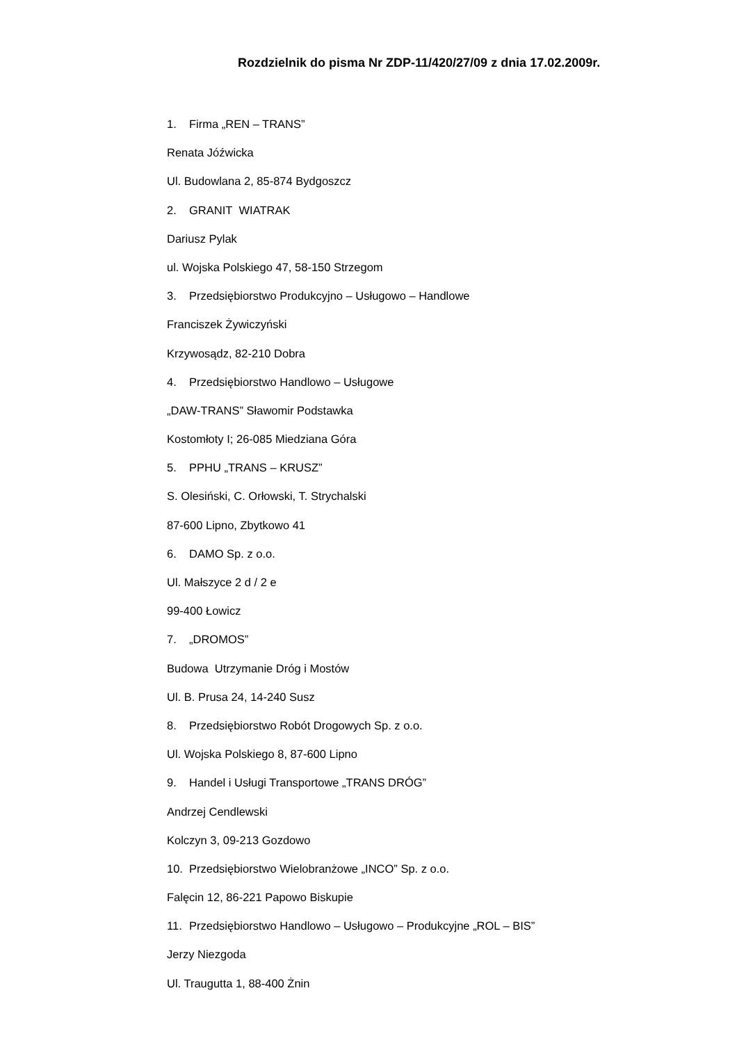Rozdzielnik do pisma Nr ZDP-11/420/27/09 z dnia 17.02.2009r.
1. Firma „REN – TRANS”
Renata Jóźwicka
Ul. Budowlana 2, 85-874 Bydgoszcz
2. GRANIT WIATRAK
Dariusz Pylak
ul. Wojska Polskiego 47, 58-150 Strzegom
3. Przedsiębiorstwo Produkcyjno – Usługowo – Handlowe
Franciszek Żywiczyński
Krzywosądz, 82-210 Dobra
4. Przedsiębiorstwo Handlowo – Usługowe
„DAW-TRANS” Sławomir Podstawka
Kostomłoty I; 26-085 Miedziana Góra
5. PPHU „TRANS – KRUSZ”
S. Olesiński, C. Orłowski, T. Strychalski
87-600 Lipno, Zbytkowo 41
6. DAMO Sp. z o.o.
Ul. Małszyce 2 d / 2 e
99-400 Łowicz
7. „DROMOS”
Budowa Utrzymanie Dróg i Mostów
Ul. B. Prusa 24, 14-240 Susz
8. Przedsiębiorstwo Robót Drogowych Sp. z o.o.
Ul. Wojska Polskiego 8, 87-600 Lipno
9. Handel i Usługi Transportowe „TRANS DRÓG”
Andrzej Cendlewski
Kolczyn 3, 09-213 Gozdowo
10. Przedsiębiorstwo Wielobranżowe „INCO” Sp. z o.o.
Falęcin 12, 86-221 Papowo Biskupie
11. Przedsiębiorstwo Handlowo – Usługowo – Produkcyjne „ROL – BIS”
Jerzy Niezgoda
Ul. Traugutta 1, 88-400 Żnin